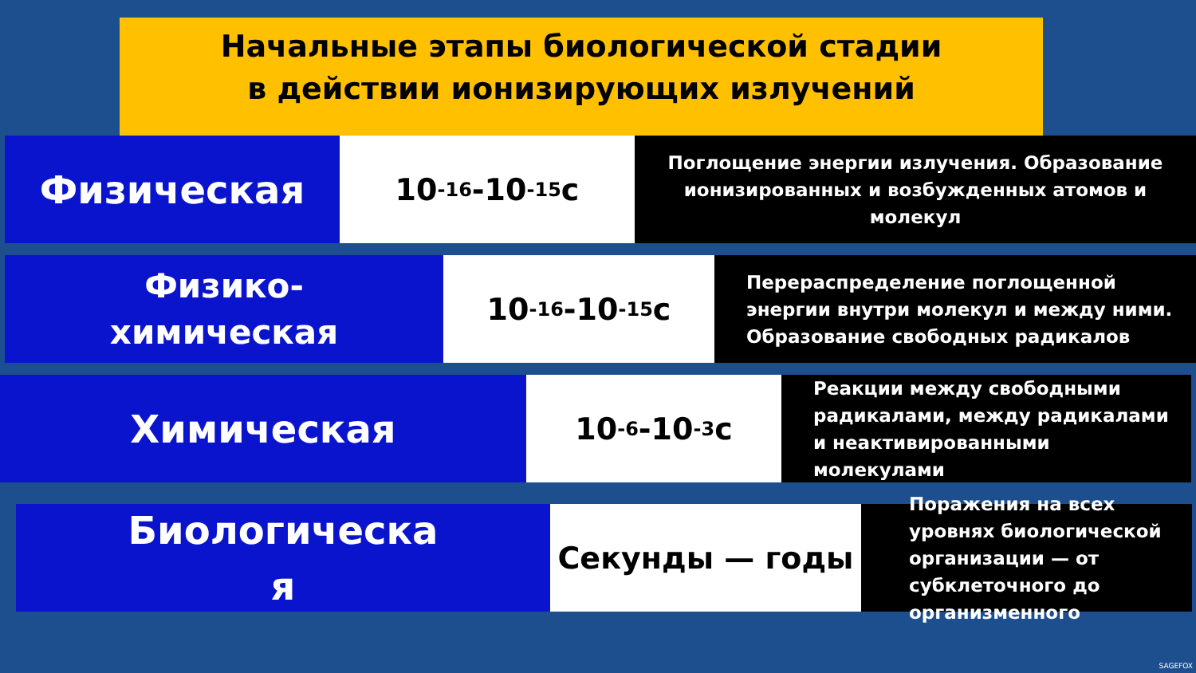Начальные этапы биологической стадии
в действии ионизирующих излучений
Физическая
10<sup>-16</sup>-10<sup>-15</sup>с
Поглощение энергии излучения. Образование ионизированных и возбужденных атомов и молекул
Физико-
химическая
10<sup>-16</sup>-10<sup>-15</sup>с
Перераспределение поглощенной энергии внутри молекул и между ними. Образование свободных радикалов
Химическая
10<sup>-6</sup>-10<sup>-3</sup>с
Реакции между свободными радикалами, между радикалами и неактивированными молекулами
Биологическа
я
Секунды — годы
Поражения на всех уровнях биологической организации — от субклеточного до организменного
SAGEFOX